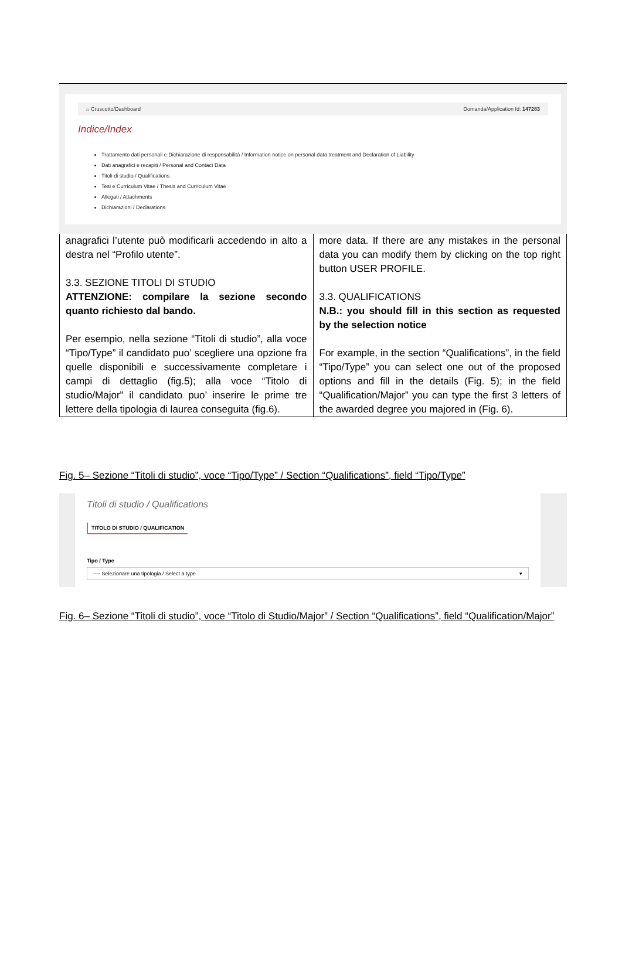⌂ Cruscotto/Dashboard Domanda/Application Id: 147283
Indice/Index
Trattamento dati personali e Dichiarazione di responsabilità / Information notice on personal data treatment and Declaration of Liability
Dati anagrafici e recapiti / Personal and Contact Data
Titoli di studio / Qualifications
Tesi e Curriculum Vitae / Thesis and Curriculum Vitae
Allegati / Attachments
Dichiarazioni / Declarations
| anagrafici l’utente può modificarli accedendo in alto a destra nel “Profilo utente”. 3.3. SEZIONE TITOLI DI STUDIO ATTENZIONE: compilare la sezione secondo quanto richiesto dal bando. Per esempio, nella sezione “Titoli di studio”, alla voce “Tipo/Type” il candidato puo’ scegliere una opzione fra quelle disponibili e successivamente completare i campi di dettaglio (fig.5); alla voce “Titolo di studio/Major” il candidato puo’ inserire le prime tre lettere della tipologia di laurea conseguita (fig.6). | more data. If there are any mistakes in the personal data you can modify them by clicking on the top right button USER PROFILE. 3.3. QUALIFICATIONS N.B.: you should fill in this section as requested by the selection notice For example, in the section “Qualifications”, in the field “Tipo/Type” you can select one out of the proposed options and fill in the details (Fig. 5); in the field “Qualification/Major” you can type the first 3 letters of the awarded degree you majored in (Fig. 6). |
Fig. 5– Sezione “Titoli di studio”, voce “Tipo/Type” / Section “Qualifications”, field “Tipo/Type”
Titoli di studio / Qualifications
TITOLO DI STUDIO / QUALIFICATION
Tipo / Type
---- Selezionare una tipologia / Select a type ▾
Fig. 6– Sezione “Titoli di studio”, voce “Titolo di Studio/Major” / Section “Qualifications”, field “Qualification/Major”